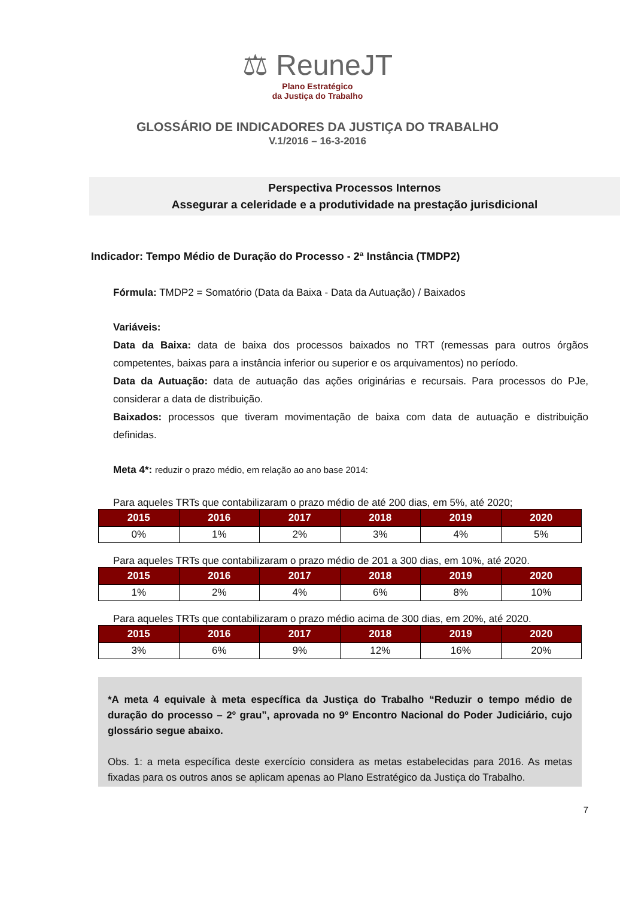⚖ ReuneJT
Plano Estratégico
da Justiça do Trabalho
GLOSSÁRIO DE INDICADORES DA JUSTIÇA DO TRABALHO
V.1/2016 – 16-3-2016
Perspectiva Processos Internos
Assegurar a celeridade e a produtividade na prestação jurisdicional
Indicador: Tempo Médio de Duração do Processo - 2ª Instância (TMDP2)
Fórmula: TMDP2 = Somatório (Data da Baixa - Data da Autuação) / Baixados
Variáveis:
Data da Baixa: data de baixa dos processos baixados no TRT (remessas para outros órgãos competentes, baixas para a instância inferior ou superior e os arquivamentos) no período.
Data da Autuação: data de autuação das ações originárias e recursais. Para processos do PJe, considerar a data de distribuição.
Baixados: processos que tiveram movimentação de baixa com data de autuação e distribuição definidas.
Meta 4*: reduzir o prazo médio, em relação ao ano base 2014:
Para aqueles TRTs que contabilizaram o prazo médio de até 200 dias, em 5%, até 2020;
| 2015 | 2016 | 2017 | 2018 | 2019 | 2020 |
| --- | --- | --- | --- | --- | --- |
| 0% | 1% | 2% | 3% | 4% | 5% |
Para aqueles TRTs que contabilizaram o prazo médio de 201 a 300 dias, em 10%, até 2020.
| 2015 | 2016 | 2017 | 2018 | 2019 | 2020 |
| --- | --- | --- | --- | --- | --- |
| 1% | 2% | 4% | 6% | 8% | 10% |
Para aqueles TRTs que contabilizaram o prazo médio acima de 300 dias, em 20%, até 2020.
| 2015 | 2016 | 2017 | 2018 | 2019 | 2020 |
| --- | --- | --- | --- | --- | --- |
| 3% | 6% | 9% | 12% | 16% | 20% |
*A meta 4 equivale à meta específica da Justiça do Trabalho “Reduzir o tempo médio de duração do processo – 2º grau”, aprovada no 9º Encontro Nacional do Poder Judiciário, cujo glossário segue abaixo.
Obs. 1: a meta específica deste exercício considera as metas estabelecidas para 2016. As metas fixadas para os outros anos se aplicam apenas ao Plano Estratégico da Justiça do Trabalho.
7